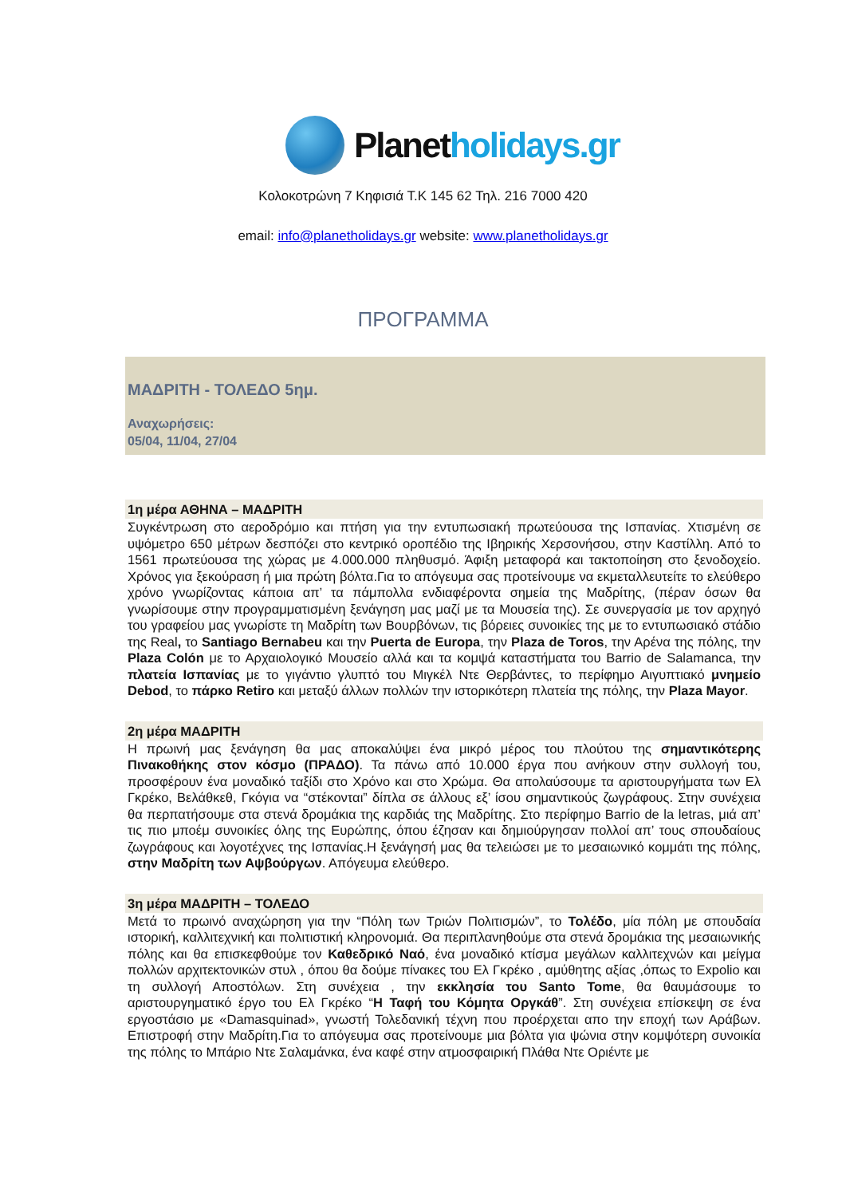Planetholidays.gr
Κολοκοτρώνη 7 Κηφισιά Τ.Κ 145 62 Τηλ. 216 7000 420
email: info@planetholidays.gr website: www.planetholidays.gr
ΠΡΟΓΡΑΜΜΑ
ΜΑΔΡΙΤΗ - ΤΟΛΕΔΟ 5ημ.
Αναχωρήσεις:
05/04, 11/04, 27/04
1η μέρα ΑΘΗΝΑ – ΜΑΔΡΙΤΗ
Συγκέντρωση στο αεροδρόμιο και πτήση για την εντυπωσιακή πρωτεύουσα της Ισπανίας. Χτισμένη σε υψόμετρο 650 μέτρων δεσπόζει στο κεντρικό οροπέδιο της Ιβηρικής Χερσονήσου, στην Καστίλλη. Από το 1561 πρωτεύουσα της χώρας με 4.000.000 πληθυσμό. Άφιξη μεταφορά και τακτοποίηση στο ξενοδοχείο. Χρόνος για ξεκούραση ή μια πρώτη βόλτα.Για το απόγευμα σας προτείνουμε να εκμεταλλευτείτε το ελεύθερο χρόνο γνωρίζοντας κάποια απ’ τα πάμπολλα ενδιαφέροντα σημεία της Μαδρίτης, (πέραν όσων θα γνωρίσουμε στην προγραμματισμένη ξενάγηση μας μαζί με τα Μουσεία της). Σε συνεργασία με τον αρχηγό του γραφείου μας γνωρίστε τη Μαδρίτη των Βουρβόνων, τις βόρειες συνοικίες της με το εντυπωσιακό στάδιο της Real, το Santiago Bernabeu και την Puerta de Europa, την Plaza de Toros, την Αρένα της πόλης, την Plaza Colón με το Αρχαιολογικό Μουσείο αλλά και τα κομψά καταστήματα του Barrio de Salamanca, την πλατεία Ισπανίας με το γιγάντιο γλυπτό του Μιγκέλ Ντε Θερβάντες, το περίφημο Αιγυπτιακό μνημείο Debod, το πάρκο Retiro και μεταξύ άλλων πολλών την ιστορικότερη πλατεία της πόλης, την Plaza Mayor.
2η μέρα ΜΑΔΡΙΤΗ
Η πρωινή μας ξενάγηση θα μας αποκαλύψει ένα μικρό μέρος του πλούτου της σημαντικότερης Πινακοθήκης στον κόσμο (ΠΡΑΔΟ). Τα πάνω από 10.000 έργα που ανήκουν στην συλλογή του, προσφέρουν ένα μοναδικό ταξίδι στο Χρόνο και στο Χρώμα. Θα απολαύσουμε τα αριστουργήματα των Ελ Γκρέκο, Βελάθκεθ, Γκόγια να “στέκονται” δίπλα σε άλλους εξ’ ίσου σημαντικούς ζωγράφους. Στην συνέχεια θα περπατήσουμε στα στενά δρομάκια της καρδιάς της Μαδρίτης. Στο περίφημο Barrio de la letras, μιά απ’ τις πιο μποέμ συνοικίες όλης της Ευρώπης, όπου έζησαν και δημιούργησαν πολλοί απ’ τους σπουδαίους ζωγράφους και λογοτέχνες της Ισπανίας.Η ξενάγησή μας θα τελειώσει με το μεσαιωνικό κομμάτι της πόλης, στην Μαδρίτη των Αψβούργων. Απόγευμα ελεύθερο.
3η μέρα ΜΑΔΡΙΤΗ – ΤΟΛΕΔΟ
Μετά το πρωινό αναχώρηση για την “Πόλη των Τριών Πολιτισμών”, το Τολέδο, μία πόλη με σπουδαία ιστορική, καλλιτεχνική και πολιτιστική κληρονομιά. Θα περιπλανηθούμε στα στενά δρομάκια της μεσαιωνικής πόλης και θα επισκεφθούμε τον Καθεδρικό Ναό, ένα μοναδικό κτίσμα μεγάλων καλλιτεχνών και μείγμα πολλών αρχιτεκτονικών στυλ , όπου θα δούμε πίνακες του Ελ Γκρέκο , αμύθητης αξίας ,όπως το Expolio και τη συλλογή Αποστόλων. Στη συνέχεια , την εκκλησία του Santo Tome, θα θαυμάσουμε το αριστουργηματικό έργο του Ελ Γκρέκο “Η Ταφή του Κόμητα Οργκάθ”. Στη συνέχεια επίσκεψη σε ένα εργοστάσιο με «Damasquinad», γνωστή Τολεδανική τέχνη που προέρχεται απο την εποχή των Αράβων. Επιστροφή στην Μαδρίτη.Για το απόγευμα σας προτείνουμε μια βόλτα για ψώνια στην κομψότερη συνοικία της πόλης το Μπάριο Ντε Σαλαμάνκα, ένα καφέ στην ατμοσφαιρική Πλάθα Ντε Οριέντε με